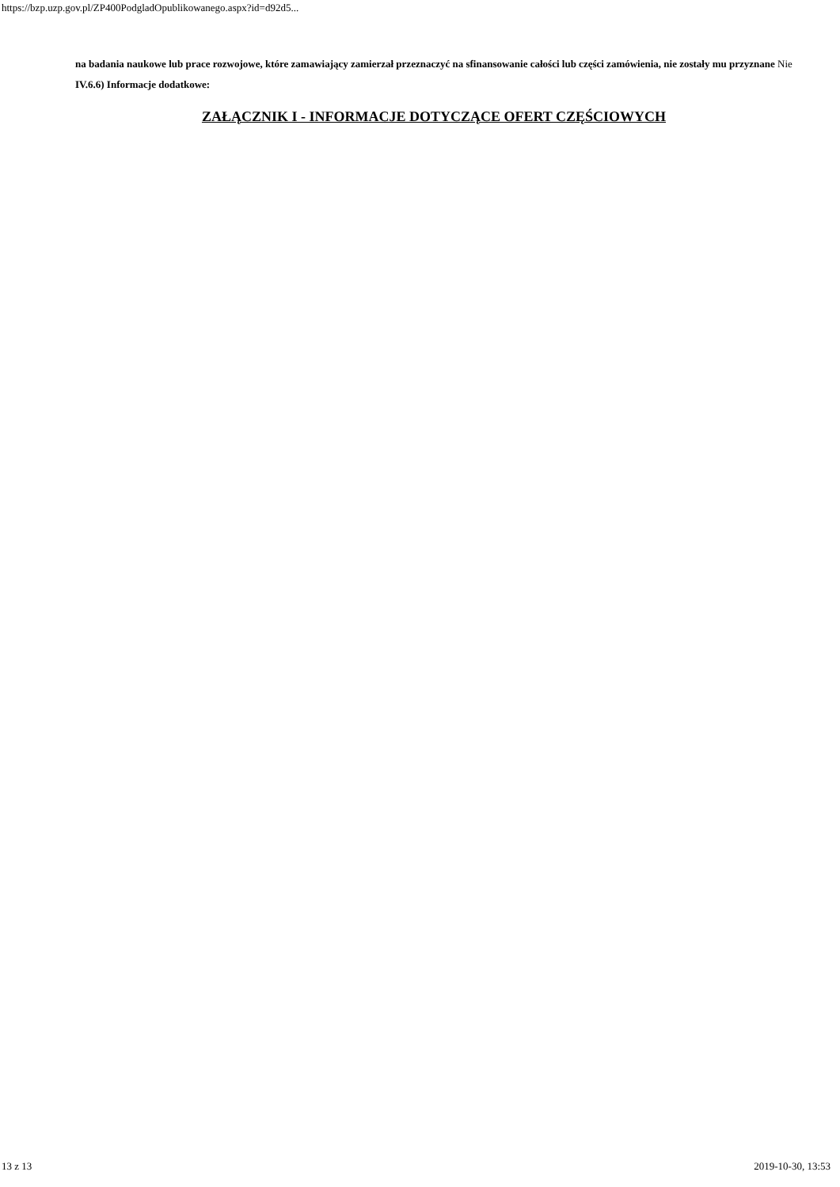https://bzp.uzp.gov.pl/ZP400PodgladOpublikowanego.aspx?id=d92d5...
na badania naukowe lub prace rozwojowe, które zamawiający zamierzał przeznaczyć na sfinansowanie całości lub części zamówienia, nie zostały mu przyznane Nie
IV.6.6) Informacje dodatkowe:
ZAŁĄCZNIK I - INFORMACJE DOTYCZĄCE OFERT CZĘŚCIOWYCH
13 z 13 2019-10-30, 13:53